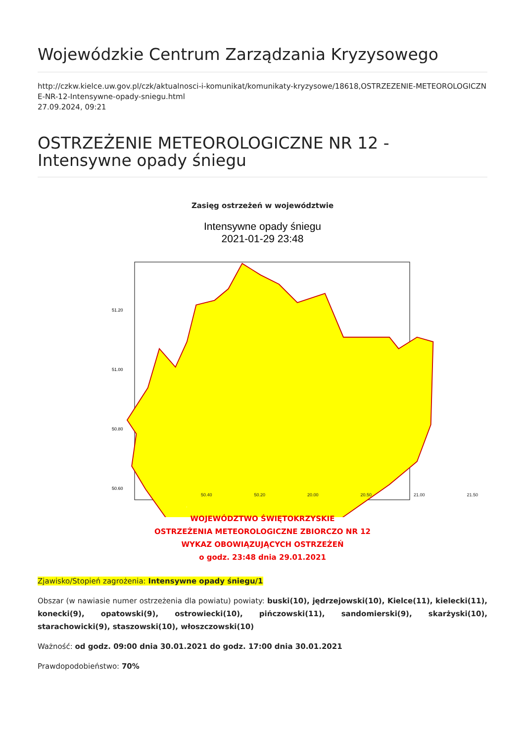Wojewódzkie Centrum Zarządzania Kryzysowego
http://czkw.kielce.uw.gov.pl/czk/aktualnosci-i-komunikat/komunikaty-kryzysowe/18618,OSTRZEZENIE-METEOROLOGICZNE-NR-12-Intensywne-opady-sniegu.html
27.09.2024, 09:21
OSTRZEŻENIE METEOROLOGICZNE NR 12 - Intensywne opady śniegu
Zasięg ostrzeżeń w województwie
Intensywne opady śniegu
2021-01-29 23:48
51.20
51.00
50.80
50.60
.
50.40 50.20 20.00 20.50 21.00 21.50
WOJEWÓDZTWO ŚWIĘTOKRZYSKIE
OSTRZEŻENIA METEOROLOGICZNE ZBIORCZO NR 12
WYKAZ OBOWIĄZUJĄCYCH OSTRZEŻEŃ
o godz. 23:48 dnia 29.01.2021
Zjawisko/Stopień zagrożenia: Intensywne opady śniegu/1
Obszar (w nawiasie numer ostrzeżenia dla powiatu) powiaty: buski(10), jędrzejowski(10), Kielce(11), kielecki(11), konecki(9), opatowski(9), ostrowiecki(10), pińczowski(11), sandomierski(9), skarżyski(10), starachowicki(9), staszowski(10), włoszczowski(10)
Ważność: od godz. 09:00 dnia 30.01.2021 do godz. 17:00 dnia 30.01.2021
Prawdopodobieństwo: 70%